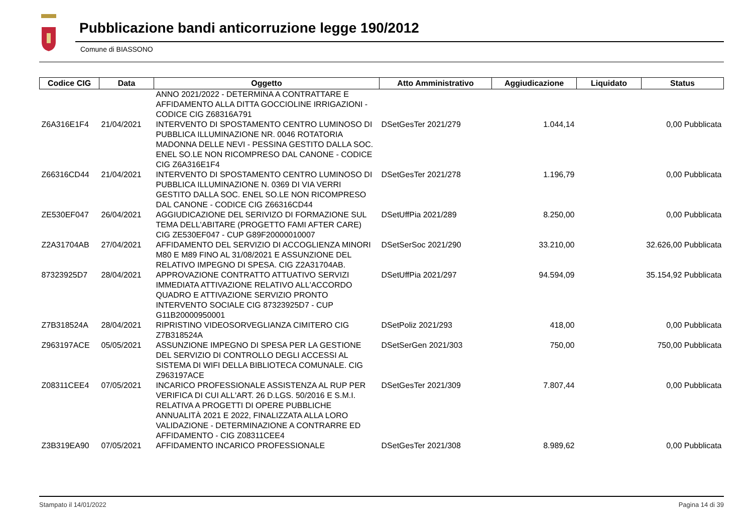Pubblicazione bandi anticorruzione legge 190/2012
Comune di BIASSONO
| Codice CIG | Data | Oggetto | Atto Amministrativo | Aggiudicazione | Liquidato | Status |
| --- | --- | --- | --- | --- | --- | --- |
| | | ANNO 2021/2022 - DETERMINA A CONTRATTARE E AFFIDAMENTO ALLA DITTA GOCCIOLINE IRRIGAZIONI - CODICE CIG Z68316A791 | | | | |
| Z6A316E1F4 | 21/04/2021 | INTERVENTO DI SPOSTAMENTO CENTRO LUMINOSO DI PUBBLICA ILLUMINAZIONE NR. 0046 ROTATORIA MADONNA DELLE NEVI - PESSINA GESTITO DALLA SOC. ENEL SO.LE NON RICOMPRESO DAL CANONE - CODICE CIG Z6A316E1F4 | DSetGesTer 2021/279 | 1.044,14 | 0,00 Pubblicata | |
| Z66316CD44 | 21/04/2021 | INTERVENTO DI SPOSTAMENTO CENTRO LUMINOSO DI PUBBLICA ILLUMINAZIONE N. 0369 DI VIA VERRI GESTITO DALLA SOC. ENEL SO.LE NON RICOMPRESO DAL CANONE - CODICE CIG Z66316CD44 | DSetGesTer 2021/278 | 1.196,79 | 0,00 Pubblicata | |
| ZE530EF047 | 26/04/2021 | AGGIUDICAZIONE DEL SERIVIZO DI FORMAZIONE SUL TEMA DELL'ABITARE (PROGETTO FAMI AFTER CARE) CIG ZE530EF047 - CUP G89F20000010007 | DSetUffPia 2021/289 | 8.250,00 | 0,00 Pubblicata | |
| Z2A31704AB | 27/04/2021 | AFFIDAMENTO DEL SERVIZIO DI ACCOGLIENZA MINORI M80 E M89 FINO AL 31/08/2021 E ASSUNZIONE DEL RELATIVO IMPEGNO DI SPESA. CIG Z2A31704AB. | DSetSerSoc 2021/290 | 33.210,00 | 32.626,00 Pubblicata | |
| 87323925D7 | 28/04/2021 | APPROVAZIONE CONTRATTO ATTUATIVO SERVIZI IMMEDIATA ATTIVAZIONE RELATIVO ALL'ACCORDO QUADRO E ATTIVAZIONE SERVIZIO PRONTO INTERVENTO SOCIALE CIG 87323925D7 - CUP G11B20000950001 | DSetUffPia 2021/297 | 94.594,09 | 35.154,92 Pubblicata | |
| Z7B318524A | 28/04/2021 | RIPRISTINO VIDEOSORVEGLIANZA CIMITERO CIG Z7B318524A | DSetPoliz 2021/293 | 418,00 | 0,00 Pubblicata | |
| Z963197ACE | 05/05/2021 | ASSUNZIONE IMPEGNO DI SPESA PER LA GESTIONE DEL SERVIZIO DI CONTROLLO DEGLI ACCESSI AL SISTEMA DI WIFI DELLA BIBLIOTECA COMUNALE. CIG Z963197ACE | DSetSerGen 2021/303 | 750,00 | 750,00 Pubblicata | |
| Z08311CEE4 | 07/05/2021 | INCARICO PROFESSIONALE ASSISTENZA AL RUP PER VERIFICA DI CUI ALL'ART. 26 D.LGS. 50/2016 E S.M.I. RELATIVA A PROGETTI DI OPERE PUBBLICHE ANNUALITÀ 2021 E 2022, FINALIZZATA ALLA LORO VALIDAZIONE - DETERMINAZIONE A CONTRARRE ED AFFIDAMENTO - CIG Z08311CEE4 | DSetGesTer 2021/309 | 7.807,44 | 0,00 Pubblicata | |
| Z3B319EA90 | 07/05/2021 | AFFIDAMENTO INCARICO PROFESSIONALE | DSetGesTer 2021/308 | 8.989,62 | 0,00 Pubblicata | |
Stampato il 14/01/2022 Pagina 14 di 39